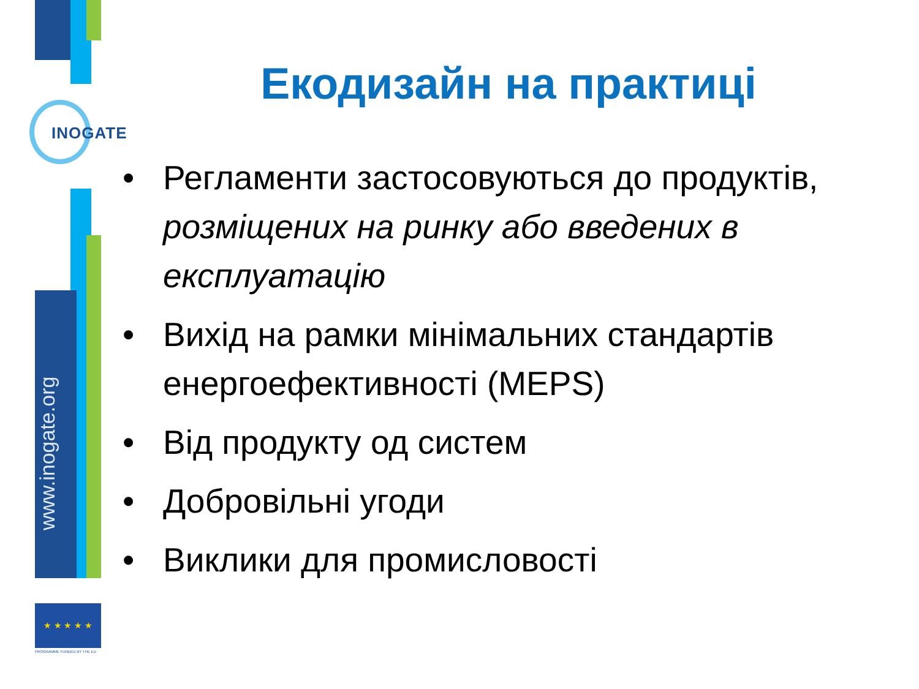INOGATE
www.inogate.org
★ ★ ★ ★ ★
PROGRAMME FUNDED BY THE EU
Екодизайн на практиці
• Регламенти застосовуються до продуктів, розміщених на ринку або введених в експлуатацію
• Вихід на рамки мінімальних стандартів енергоефективності (MEPS)
• Від продукту од систем
• Добровільні угоди
• Виклики для промисловості